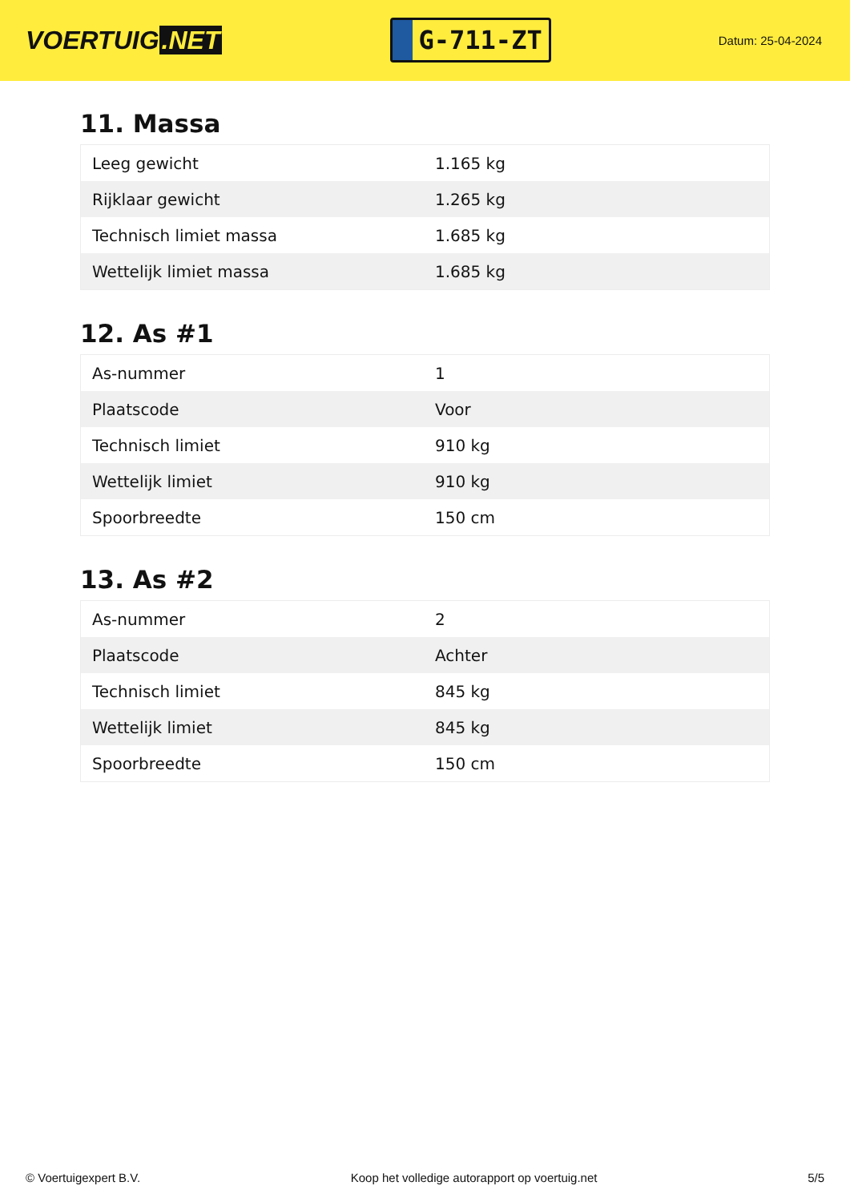VOERTUIG.NET
G-711-ZT
Datum: 25-04-2024
11. Massa
| Leeg gewicht | 1.165 kg |
| Rijklaar gewicht | 1.265 kg |
| Technisch limiet massa | 1.685 kg |
| Wettelijk limiet massa | 1.685 kg |
12. As #1
| As-nummer | 1 |
| Plaatscode | Voor |
| Technisch limiet | 910 kg |
| Wettelijk limiet | 910 kg |
| Spoorbreedte | 150 cm |
13. As #2
| As-nummer | 2 |
| Plaatscode | Achter |
| Technisch limiet | 845 kg |
| Wettelijk limiet | 845 kg |
| Spoorbreedte | 150 cm |
© Voertuigexpert B.V. Koop het volledige autorapport op voertuig.net 5/5